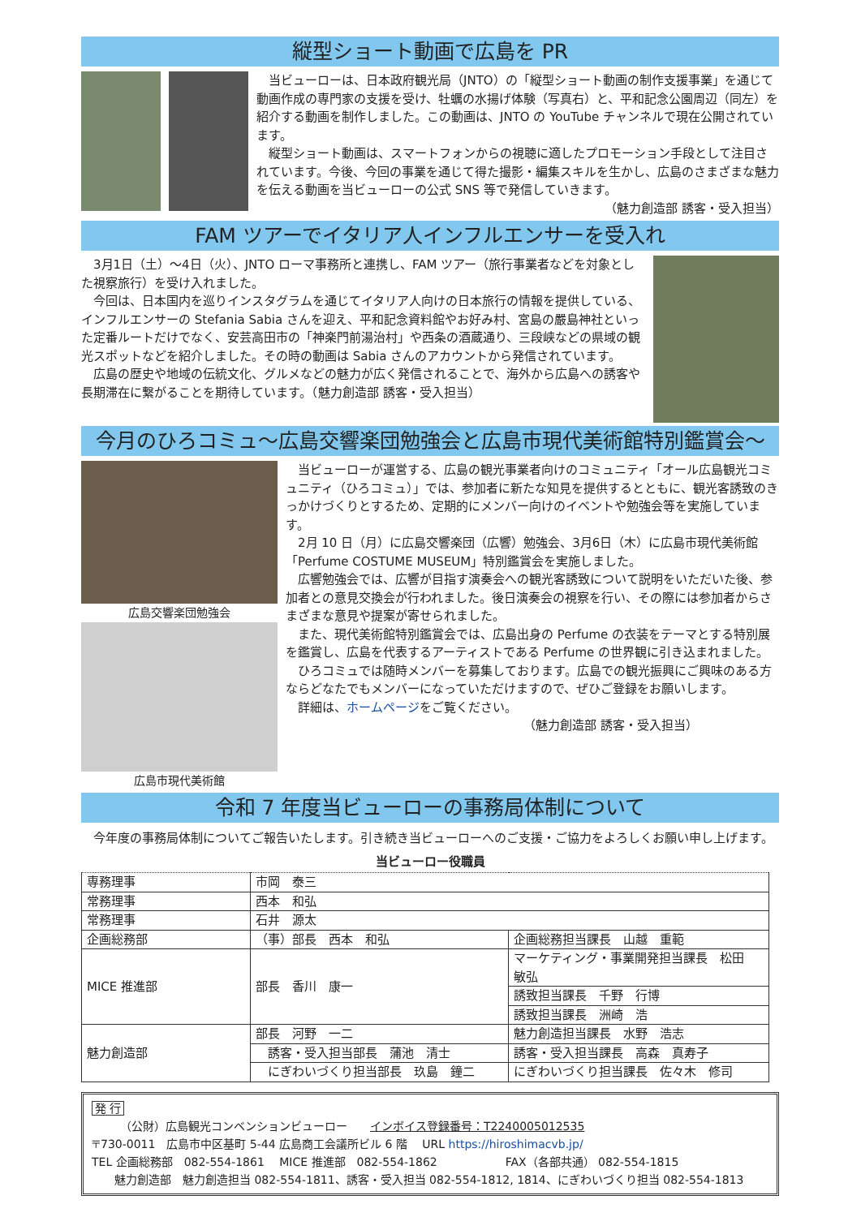縦型ショート動画で広島を PR
当ビューローは、日本政府観光局（JNTO）の「縦型ショート動画の制作支援事業」を通じて動画作成の専門家の支援を受け、牡蠣の水揚げ体験（写真右）と、平和記念公園周辺（同左）を紹介する動画を制作しました。この動画は、JNTO の YouTube チャンネルで現在公開されています。
縦型ショート動画は、スマートフォンからの視聴に適したプロモーション手段として注目されています。今後、今回の事業を通じて得た撮影・編集スキルを生かし、広島のさまざまな魅力を伝える動画を当ビューローの公式 SNS 等で発信していきます。
（魅力創造部 誘客・受入担当）
FAM ツアーでイタリア人インフルエンサーを受入れ
3月1日（土）～4日（火）、JNTO ローマ事務所と連携し、FAM ツアー（旅行事業者などを対象とした視察旅行）を受け入れました。
今回は、日本国内を巡りインスタグラムを通じてイタリア人向けの日本旅行の情報を提供している、インフルエンサーの Stefania Sabia さんを迎え、平和記念資料館やお好み村、宮島の嚴島神社といった定番ルートだけでなく、安芸高田市の「神楽門前湯治村」や西条の酒蔵通り、三段峡などの県域の観光スポットなどを紹介しました。その時の動画は Sabia さんのアカウントから発信されています。
広島の歴史や地域の伝統文化、グルメなどの魅力が広く発信されることで、海外から広島への誘客や長期滞在に繋がることを期待しています。（魅力創造部 誘客・受入担当）
今月のひろコミュ～広島交響楽団勉強会と広島市現代美術館特別鑑賞会～
広島交響楽団勉強会
広島市現代美術館
当ビューローが運営する、広島の観光事業者向けのコミュニティ「オール広島観光コミュニティ（ひろコミュ）」では、参加者に新たな知見を提供するとともに、観光客誘致のきっかけづくりとするため、定期的にメンバー向けのイベントや勉強会等を実施しています。
2月 10 日（月）に広島交響楽団（広響）勉強会、3月6日（木）に広島市現代美術館「Perfume COSTUME MUSEUM」特別鑑賞会を実施しました。
広響勉強会では、広響が目指す演奏会への観光客誘致について説明をいただいた後、参加者との意見交換会が行われました。後日演奏会の視察を行い、その際には参加者からさまざまな意見や提案が寄せられました。
また、現代美術館特別鑑賞会では、広島出身の Perfume の衣装をテーマとする特別展を鑑賞し、広島を代表するアーティストである Perfume の世界観に引き込まれました。
ひろコミュでは随時メンバーを募集しております。広島での観光振興にご興味のある方ならどなたでもメンバーになっていただけますので、ぜひご登録をお願いします。
詳細は、ホームページをご覧ください。
（魅力創造部 誘客・受入担当）
令和 7 年度当ビューローの事務局体制について
今年度の事務局体制についてご報告いたします。引き続き当ビューローへのご支援・ご協力をよろしくお願い申し上げます。
当ビューロー役職員
| 専務理事 | 市岡 泰三 | |
| 常務理事 | 西本 和弘 | |
| 常務理事 | 石井 源太 | |
| 企画総務部 | （事）部長 西本 和弘 | 企画総務担当課長 山越 重範 |
| MICE 推進部 | 部長 香川 康一 | マーケティング・事業開発担当課長 松田 敏弘 |
| | | 誘致担当課長 千野 行博 |
| | | 誘致担当課長 洲崎 浩 |
| 魅力創造部 | 部長 河野 一二 | 魅力創造担当課長 水野 浩志 |
| | 誘客・受入担当部長 蒲池 清士 | 誘客・受入担当課長 高森 真寿子 |
| | にぎわいづくり担当部長 玖島 鐘二 | にぎわいづくり担当課長 佐々木 修司 |
発 行
　　　（公財）広島観光コンベンションビューロー　　インボイス登録番号：T2240005012535
〒730-0011　広島市中区基町 5-44 広島商工会議所ビル 6 階　 URL https://hiroshimacvb.jp/
TEL 企画総務部　082-554-1861　 MICE 推進部　082-554-1862　　　　　　FAX（各部共通） 082-554-1815
　　魅力創造部　魅力創造担当 082-554-1811、誘客・受入担当 082-554-1812, 1814、にぎわいづくり担当 082-554-1813